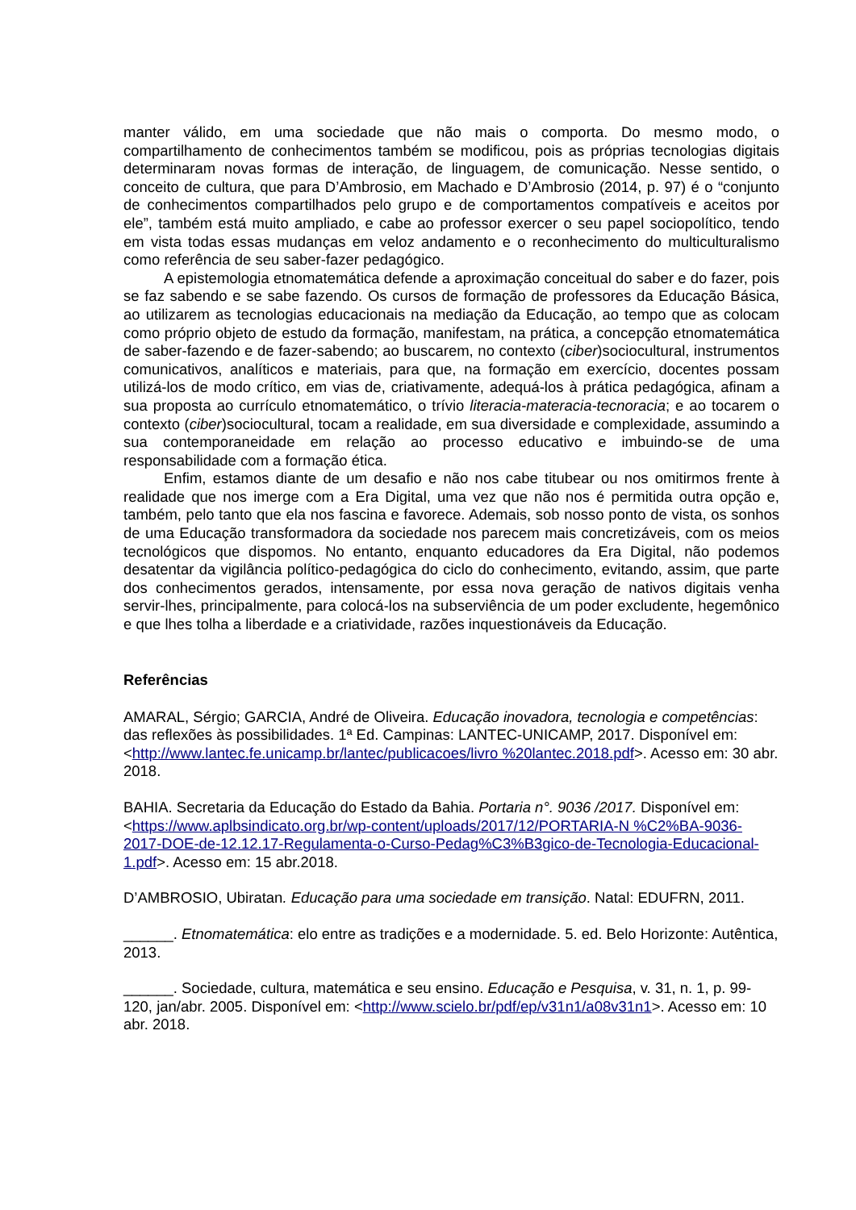manter válido, em uma sociedade que não mais o comporta. Do mesmo modo, o compartilhamento de conhecimentos também se modificou, pois as próprias tecnologias digitais determinaram novas formas de interação, de linguagem, de comunicação. Nesse sentido, o conceito de cultura, que para D’Ambrosio, em Machado e D’Ambrosio (2014, p. 97) é o “conjunto de conhecimentos compartilhados pelo grupo e de comportamentos compatíveis e aceitos por ele”, também está muito ampliado, e cabe ao professor exercer o seu papel sociopolítico, tendo em vista todas essas mudanças em veloz andamento e o reconhecimento do multiculturalismo como referência de seu saber-fazer pedagógico.
A epistemologia etnomatemática defende a aproximação conceitual do saber e do fazer, pois se faz sabendo e se sabe fazendo. Os cursos de formação de professores da Educação Básica, ao utilizarem as tecnologias educacionais na mediação da Educação, ao tempo que as colocam como próprio objeto de estudo da formação, manifestam, na prática, a concepção etnomatemática de saber-fazendo e de fazer-sabendo; ao buscarem, no contexto (ciber)sociocultural, instrumentos comunicativos, analíticos e materiais, para que, na formação em exercício, docentes possam utilizá-los de modo crítico, em vias de, criativamente, adequá-los à prática pedagógica, afinam a sua proposta ao currículo etnomatemático, o trívio literacia-materacia-tecnoracia; e ao tocarem o contexto (ciber)sociocultural, tocam a realidade, em sua diversidade e complexidade, assumindo a sua contemporaneidade em relação ao processo educativo e imbuindo-se de uma responsabilidade com a formação ética.
Enfim, estamos diante de um desafio e não nos cabe titubear ou nos omitirmos frente à realidade que nos imerge com a Era Digital, uma vez que não nos é permitida outra opção e, também, pelo tanto que ela nos fascina e favorece. Ademais, sob nosso ponto de vista, os sonhos de uma Educação transformadora da sociedade nos parecem mais concretizáveis, com os meios tecnológicos que dispomos. No entanto, enquanto educadores da Era Digital, não podemos desatentar da vigilância político-pedagógica do ciclo do conhecimento, evitando, assim, que parte dos conhecimentos gerados, intensamente, por essa nova geração de nativos digitais venha servir-lhes, principalmente, para colocá-los na subserviência de um poder excludente, hegemônico e que lhes tolha a liberdade e a criatividade, razões inquestionáveis da Educação.
Referências
AMARAL, Sérgio; GARCIA, André de Oliveira. Educação inovadora, tecnologia e competências: das reflexões às possibilidades. 1ª Ed. Campinas: LANTEC-UNICAMP, 2017. Disponível em: <http://www.lantec.fe.unicamp.br/lantec/publicacoes/livro %20lantec.2018.pdf>. Acesso em: 30 abr. 2018.
BAHIA. Secretaria da Educação do Estado da Bahia. Portaria n°. 9036 /2017. Disponível em: <https://www.aplbsindicato.org.br/wp-content/uploads/2017/12/PORTARIA-N %C2%BA-9036-2017-DOE-de-12.12.17-Regulamenta-o-Curso-Pedag%C3%B3gico-de-Tecnologia-Educacional-1.pdf>. Acesso em: 15 abr.2018.
D’AMBROSIO, Ubiratan. Educação para uma sociedade em transição. Natal: EDUFRN, 2011.
______. Etnomatemática: elo entre as tradições e a modernidade. 5. ed. Belo Horizonte: Autêntica, 2013.
______. Sociedade, cultura, matemática e seu ensino. Educação e Pesquisa, v. 31, n. 1, p. 99-120, jan/abr. 2005. Disponível em: <http://www.scielo.br/pdf/ep/v31n1/a08v31n1>. Acesso em: 10 abr. 2018.